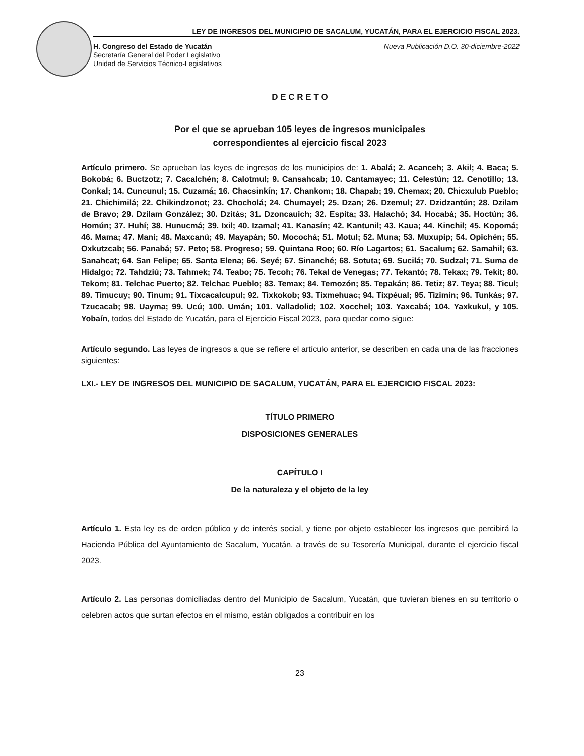LEY DE INGRESOS DEL MUNICIPIO DE SACALUM, YUCATÁN, PARA EL EJERCICIO FISCAL 2023.
H. Congreso del Estado de Yucatán
Secretaría General del Poder Legislativo
Unidad de Servicios Técnico-Legislativos
Nueva Publicación D.O. 30-diciembre-2022
D E C R E T O
Por el que se aprueban 105 leyes de ingresos municipales
correspondientes al ejercicio fiscal 2023
Artículo primero. Se aprueban las leyes de ingresos de los municipios de: 1. Abalá; 2. Acanceh; 3. Akil; 4. Baca; 5. Bokobá; 6. Buctzotz; 7. Cacalchén; 8. Calotmul; 9. Cansahcab; 10. Cantamayec; 11. Celestún; 12. Cenotillo; 13. Conkal; 14. Cuncunul; 15. Cuzamá; 16. Chacsinkín; 17. Chankom; 18. Chapab; 19. Chemax; 20. Chicxulub Pueblo; 21. Chichimilá; 22. Chikindzonot; 23. Chocholá; 24. Chumayel; 25. Dzan; 26. Dzemul; 27. Dzidzantún; 28. Dzilam de Bravo; 29. Dzilam González; 30. Dzitás; 31. Dzoncauich; 32. Espita; 33. Halachó; 34. Hocabá; 35. Hoctún; 36. Homún; 37. Huhí; 38. Hunucmá; 39. Ixil; 40. Izamal; 41. Kanasín; 42. Kantunil; 43. Kaua; 44. Kinchil; 45. Kopomá; 46. Mama; 47. Maní; 48. Maxcanú; 49. Mayapán; 50. Mocochá; 51. Motul; 52. Muna; 53. Muxupip; 54. Opichén; 55. Oxkutzcab; 56. Panabá; 57. Peto; 58. Progreso; 59. Quintana Roo; 60. Río Lagartos; 61. Sacalum; 62. Samahil; 63. Sanahcat; 64. San Felipe; 65. Santa Elena; 66. Seyé; 67. Sinanché; 68. Sotuta; 69. Sucilá; 70. Sudzal; 71. Suma de Hidalgo; 72. Tahdziú; 73. Tahmek; 74. Teabo; 75. Tecoh; 76. Tekal de Venegas; 77. Tekantó; 78. Tekax; 79. Tekit; 80. Tekom; 81. Telchac Puerto; 82. Telchac Pueblo; 83. Temax; 84. Temozón; 85. Tepakán; 86. Tetiz; 87. Teya; 88. Ticul; 89. Timucuy; 90. Tinum; 91. Tixcacalcupul; 92. Tixkokob; 93. Tixmehuac; 94. Tixpéual; 95. Tizimín; 96. Tunkás; 97. Tzucacab; 98. Uayma; 99. Ucú; 100. Umán; 101. Valladolid; 102. Xocchel; 103. Yaxcabá; 104. Yaxkukul, y 105. Yobaín, todos del Estado de Yucatán, para el Ejercicio Fiscal 2023, para quedar como sigue:
Artículo segundo. Las leyes de ingresos a que se refiere el artículo anterior, se describen en cada una de las fracciones siguientes:
LXI.- LEY DE INGRESOS DEL MUNICIPIO DE SACALUM, YUCATÁN, PARA EL EJERCICIO FISCAL 2023:
TÍTULO PRIMERO
DISPOSICIONES GENERALES
CAPÍTULO I
De la naturaleza y el objeto de la ley
Artículo 1. Esta ley es de orden público y de interés social, y tiene por objeto establecer los ingresos que percibirá la Hacienda Pública del Ayuntamiento de Sacalum, Yucatán, a través de su Tesorería Municipal, durante el ejercicio fiscal 2023.
Artículo 2. Las personas domiciliadas dentro del Municipio de Sacalum, Yucatán, que tuvieran bienes en su territorio o celebren actos que surtan efectos en el mismo, están obligados a contribuir en los
23